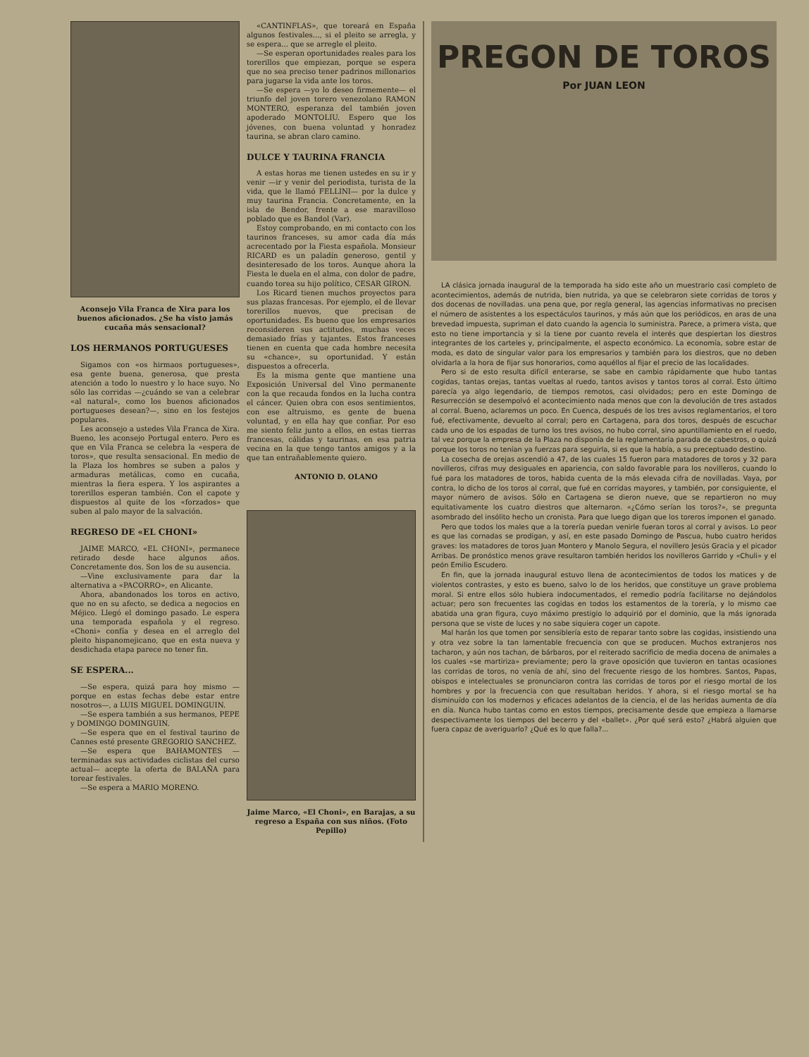Aconsejo Vila Franca de Xira para los buenos aficionados. ¿Se ha visto jamás cucaña más sensacional?
LOS HERMANOS PORTUGUESES
Sigamos con «os hirmaos portugueses», esa gente buena, generosa, que presta atención a todo lo nuestro y lo hace suyo. No sólo las corridas —¿cuándo se van a celebrar «al natural», como los buenos aficionados portugueses desean?—, sino en los festejos populares.
Les aconsejo a ustedes Vila Franca de Xira. Bueno, les aconsejo Portugal entero. Pero es que en Vila Franca se celebra la «espera de toros», que resulta sensacional. En medio de la Plaza los hombres se suben a palos y armaduras metálicas, como en cucaña, mientras la fiera espera. Y los aspirantes a torerillos esperan también. Con el capote y dispuestos al quite de los «forzados» que suben al palo mayor de la salvación.
REGRESO DE «EL CHONI»
JAIME MARCO, «EL CHONI», permanece retirado desde hace algunos años. Concretamente dos. Son los de su ausencia.
—Vine exclusivamente para dar la alternativa a «PACORRO», en Alicante.
Ahora, abandonados los toros en activo, que no en su afecto, se dedica a negocios en Méjico. Llegó el domingo pasado. Le espera una temporada española y el regreso. «Choni» confía y desea en el arreglo del pleito hispanomejicano, que en esta nueva y desdichada etapa parece no tener fin.
SE ESPERA...
—Se espera, quizá para hoy mismo —porque en estas fechas debe estar entre nosotros—, a LUIS MIGUEL DOMINGUIN.
—Se espera también a sus hermanos, PEPE y DOMINGO DOMINGUIN.
—Se espera que en el festival taurino de Cannes esté presente GREGORIO SANCHEZ.
—Se espera que BAHAMONTES —terminadas sus actividades ciclistas del curso actual— acepte la oferta de BALAÑA para torear festivales.
—Se espera a MARIO MORENO.
«CANTINFLAS», que toreará en España algunos festivales..., si el pleito se arregla, y se espera... que se arregle el pleito.
—Se esperan oportunidades reales para los torerillos que empiezan, porque se espera que no sea preciso tener padrinos millonarios para jugarse la vida ante los toros.
—Se espera —yo lo deseo firmemente— el triunfo del joven torero venezolano RAMON MONTERO, esperanza del también joven apoderado MONTOLIU. Espero que los jóvenes, con buena voluntad y honradez taurina, se abran claro camino.
DULCE Y TAURINA FRANCIA
A estas horas me tienen ustedes en su ir y venir —ir y venir del periodista, turista de la vida, que le llamó FELLINI— por la dulce y muy taurina Francia. Concretamente, en la isla de Bendor, frente a ese maravilloso poblado que es Bandol (Var).
Estoy comprobando, en mi contacto con los taurinos franceses, su amor cada día más acrecentado por la Fiesta española. Monsieur RICARD es un paladín generoso, gentil y desinteresado de los toros. Aunque ahora la Fiesta le duela en el alma, con dolor de padre, cuando torea su hijo político, CESAR GIRON.
Los Ricard tienen muchos proyectos para sus plazas francesas. Por ejemplo, el de llevar torerillos nuevos, que precisan de oportunidades. Es bueno que los empresarios reconsideren sus actitudes, muchas veces demasiado frías y tajantes. Estos franceses tienen en cuenta que cada hombre necesita su «chance», su oportunidad. Y están dispuestos a ofrecerla.
Es la misma gente que mantiene una Exposición Universal del Vino permanente con la que recauda fondos en la lucha contra el cáncer. Quien obra con esos sentimientos, con ese altruismo, es gente de buena voluntad, y en ella hay que confiar. Por eso me siento feliz junto a ellos, en estas tierras francesas, cálidas y taurinas, en esa patria vecina en la que tengo tantos amigos y a la que tan entrañablemente quiero.
ANTONIO D. OLANO
Jaime Marco, «El Choni», en Barajas, a su regreso a España con sus niños. (Foto Pepillo)
PREGON DE TOROS
Por JUAN LEON
LA clásica jornada inaugural de la temporada ha sido este año un muestrario casi completo de acontecimientos, además de nutrida, bien nutrida, ya que se celebraron siete corridas de toros y dos docenas de novilladas. una pena que, por regla general, las agencias informativas no precisen el número de asistentes a los espectáculos taurinos, y más aún que los periódicos, en aras de una brevedad impuesta, supriman el dato cuando la agencia lo suministra. Parece, a primera vista, que esto no tiene importancia y si la tiene por cuanto revela el interés que despiertan los diestros integrantes de los carteles y, principalmente, el aspecto económico. La economía, sobre estar de moda, es dato de singular valor para los empresarios y también para los diestros, que no deben olvidarla a la hora de fijar sus honorarios, como aquéllos al fijar el precio de las localidades.
Pero si de esto resulta difícil enterarse, se sabe en cambio rápidamente que hubo tantas cogidas, tantas orejas, tantas vueltas al ruedo, tantos avisos y tantos toros al corral. Esto último parecía ya algo legendario, de tiempos remotos, casi olvidados; pero en este Domingo de Resurrección se desempolvó el acontecimiento nada menos que con la devolución de tres astados al corral. Bueno, aclaremos un poco. En Cuenca, después de los tres avisos reglamentarios, el toro fué, efectivamente, devuelto al corral; pero en Cartagena, para dos toros, después de escuchar cada uno de los espadas de turno los tres avisos, no hubo corral, sino apuntillamiento en el ruedo, tal vez porque la empresa de la Plaza no disponía de la reglamentaria parada de cabestros, o quizá porque los toros no tenían ya fuerzas para seguirla, si es que la había, a su preceptuado destino.
La cosecha de orejas ascendió a 47, de las cuales 15 fueron para matadores de toros y 32 para novilleros, cifras muy desiguales en apariencia, con saldo favorable para los novilleros, cuando lo fué para los matadores de toros, habida cuenta de la más elevada cifra de novilladas. Vaya, por contra, lo dicho de los toros al corral, que fué en corridas mayores, y también, por consiguiente, el mayor número de avisos. Sólo en Cartagena se dieron nueve, que se repartieron no muy equitativamente los cuatro diestros que alternaron. «¿Cómo serían los toros?», se pregunta asombrado del insólito hecho un cronista. Para que luego digan que los toreros imponen el ganado.
Pero que todos los males que a la torería puedan venirle fueran toros al corral y avisos. Lo peor es que las cornadas se prodigan, y así, en este pasado Domingo de Pascua, hubo cuatro heridos graves: los matadores de toros Juan Montero y Manolo Segura, el novillero Jesús Gracia y el picador Arribas. De pronóstico menos grave resultaron también heridos los novilleros Garrido y «Chuli» y el peón Emilio Escudero.
En fin, que la jornada inaugural estuvo llena de acontecimientos de todos los matices y de violentos contrastes, y esto es bueno, salvo lo de los heridos, que constituye un grave problema moral. Si entre ellos sólo hubiera indocumentados, el remedio podría facilitarse no dejándolos actuar; pero son frecuentes las cogidas en todos los estamentos de la torería, y lo mismo cae abatida una gran figura, cuyo máximo prestigio lo adquirió por el dominio, que la más ignorada persona que se viste de luces y no sabe siquiera coger un capote.
Mal harán los que tomen por sensiblería esto de reparar tanto sobre las cogidas, insistiendo una y otra vez sobre la tan lamentable frecuencia con que se producen. Muchos extranjeros nos tacharon, y aún nos tachan, de bárbaros, por el reiterado sacrificio de media docena de animales a los cuales «se martiriza» previamente; pero la grave oposición que tuvieron en tantas ocasiones las corridas de toros, no venía de ahí, sino del frecuente riesgo de los hombres. Santos, Papas, obispos e intelectuales se pronunciaron contra las corridas de toros por el riesgo mortal de los hombres y por la frecuencia con que resultaban heridos. Y ahora, si el riesgo mortal se ha disminuído con los modernos y eficaces adelantos de la ciencia, el de las heridas aumenta de día en día. Nunca hubo tantas como en estos tiempos, precisamente desde que empieza a llamarse despectivamente los tiempos del becerro y del «ballet». ¿Por qué será esto? ¿Habrá alguien que fuera capaz de averiguarlo? ¿Qué es lo que falla?...